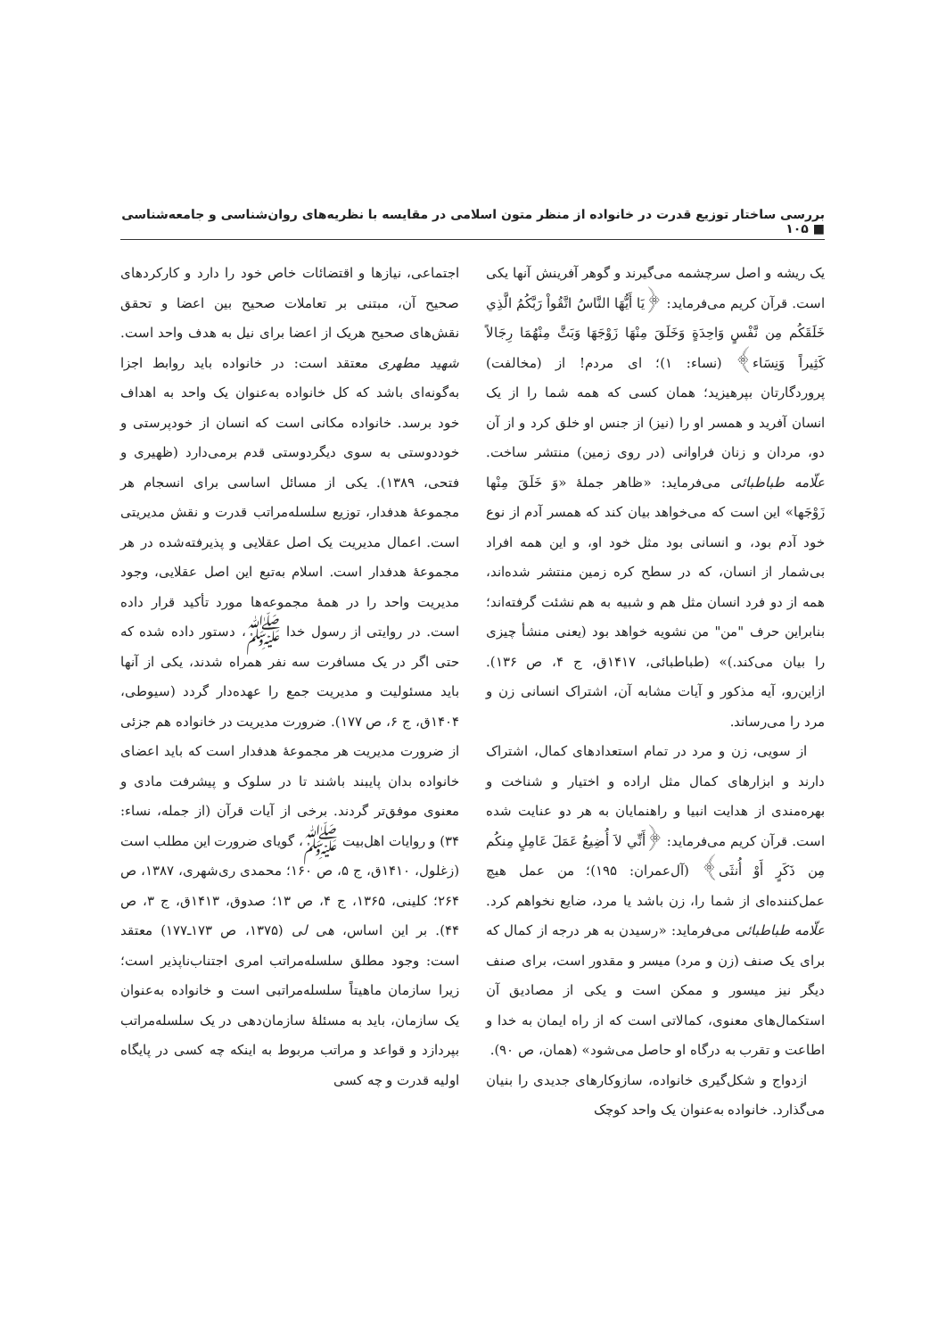بررسی ساختار توزیع قدرت در خانواده از منظر متون اسلامی در مقایسه با نظریه‌های روان‌شناسی و جامعه‌شناسی ■ ۱۰۵
یک ریشه و اصل سرچشمه می‌گیرند و گوهر آفرینش آنها یکی است. قرآن کریم می‌فرماید: ﴿يَا أَيُّهَا النَّاسُ اتَّقُواْ رَبَّكُمُ الَّذِي خَلَقَكُم مِن نَّفْسٍ وَاحِدَةٍ وَخَلَقَ مِنْهَا زَوْجَهَا وَبَثَّ مِنْهُمَا رِجَالاً كَثِيراً وَنِسَاء﴾ (نساء: ۱)؛ ای مردم! از (مخالفت) پروردگارتان بپرهیزید؛ همان کسی که همه شما را از یک انسان آفرید و همسر او را (نیز) از جنس او خلق کرد و از آن دو، مردان و زنان فراوانی (در روی زمین) منتشر ساخت. علّامه طباطبائی می‌فرماید: «ظاهر جملهٔ «وَ خَلَقَ مِنْها زَوْجَها» این است که می‌خواهد بیان کند که همسر آدم از نوع خود آدم بود، و انسانی بود مثل خود او، و این همه افراد بی‌شمار از انسان، که در سطح کره زمین منتشر شده‌اند، همه از دو فرد انسان مثل هم و شبیه به هم نشئت گرفته‌اند؛ بنابراین حرف "من" من نشویه خواهد بود (یعنی منشأ چیزی را بیان می‌کند.)» (طباطبائی، ۱۴۱۷ق، ج ۴، ص ۱۳۶). ازاین‌رو، آیه مذکور و آیات مشابه آن، اشتراک انسانی زن و مرد را می‌رساند.
از سویی، زن و مرد در تمام استعدادهای کمال، اشتراک دارند و ابزارهای کمال مثل اراده و اختیار و شناخت و بهره‌مندی از هدایت انبیا و راهنمایان به هر دو عنایت شده است. قرآن کریم می‌فرماید: ﴿أَنِّي لاَ أُضِيعُ عَمَلَ عَامِلٍ مِنكُم مِن ذَكَرٍ أَوْ أُنثَى﴾ (آل‌عمران: ۱۹۵)؛ من عمل هیچ عمل‌کننده‌ای از شما را، زن باشد یا مرد، ضایع نخواهم کرد. علّامه طباطبائی می‌فرماید: «رسیدن به هر درجه از کمال که برای یک صنف (زن و مرد) میسر و مقدور است، برای صنف دیگر نیز میسور و ممکن است و یکی از مصادیق آن استکمال‌های معنوی، کمالاتی است که از راه ایمان به خدا و اطاعت و تقرب به درگاه او حاصل می‌شود» (همان، ص ۹۰).
ازدواج و شکل‌گیری خانواده، سازوکارهای جدیدی را بنیان می‌گذارد. خانواده به‌عنوان یک واحد کوچک
اجتماعی، نیازها و اقتضائات خاص خود را دارد و کارکردهای صحیح آن، مبتنی بر تعاملات صحیح بین اعضا و تحقق نقش‌های صحیح هریک از اعضا برای نیل به هدف واحد است. شهید مطهری معتقد است: در خانواده باید روابط اجزا به‌گونه‌ای باشد که کل خانواده به‌عنوان یک واحد به اهداف خود برسد. خانواده مکانی است که انسان از خودپرستی و خوددوستی به سوی دیگردوستی قدم برمی‌دارد (ظهیری و فتحی، ۱۳۸۹). یکی از مسائل اساسی برای انسجام هر مجموعهٔ هدفدار، توزیع سلسله‌مراتب قدرت و نقش مدیریتی است. اعمال مدیریت یک اصل عقلایی و پذیرفته‌شده در هر مجموعهٔ هدفدار است. اسلام به‌تبع این اصل عقلایی، وجود مدیریت واحد را در همهٔ مجموعه‌ها مورد تأکید قرار داده است. در روایتی از رسول خدا ﷺ، دستور داده شده که حتی اگر در یک مسافرت سه نفر همراه شدند، یکی از آنها باید مسئولیت و مدیریت جمع را عهده‌دار گردد (سیوطی، ۱۴۰۴ق، ج ۶، ص ۱۷۷). ضرورت مدیریت در خانواده هم جزئی از ضرورت مدیریت هر مجموعهٔ هدفدار است که باید اعضای خانواده بدان پایبند باشند تا در سلوک و پیشرفت مادی و معنوی موفق‌تر گردند. برخی از آیات قرآن (از جمله، نساء: ۳۴) و روایات اهل‌بیت ﷺ، گویای ضرورت این مطلب است (زغلول، ۱۴۱۰ق، ج ۵، ص ۱۶۰؛ محمدی ری‌شهری، ۱۳۸۷، ص ۲۶۴؛ کلینی، ۱۳۶۵، ج ۴، ص ۱۳؛ صدوق، ۱۴۱۳ق، ج ۳، ص ۴۴). بر این اساس، هی لی (۱۳۷۵، ص ۱۷۳ـ۱۷۷) معتقد است: وجود مطلق سلسله‌مراتب امری اجتناب‌ناپذیر است؛ زیرا سازمان ماهیتاً سلسله‌مراتبی است و خانواده به‌عنوان یک سازمان، باید به مسئلهٔ سازمان‌دهی در یک سلسله‌مراتب بپردازد و قواعد و مراتب مربوط به اینکه چه کسی در پایگاه اولیه قدرت و چه کسی